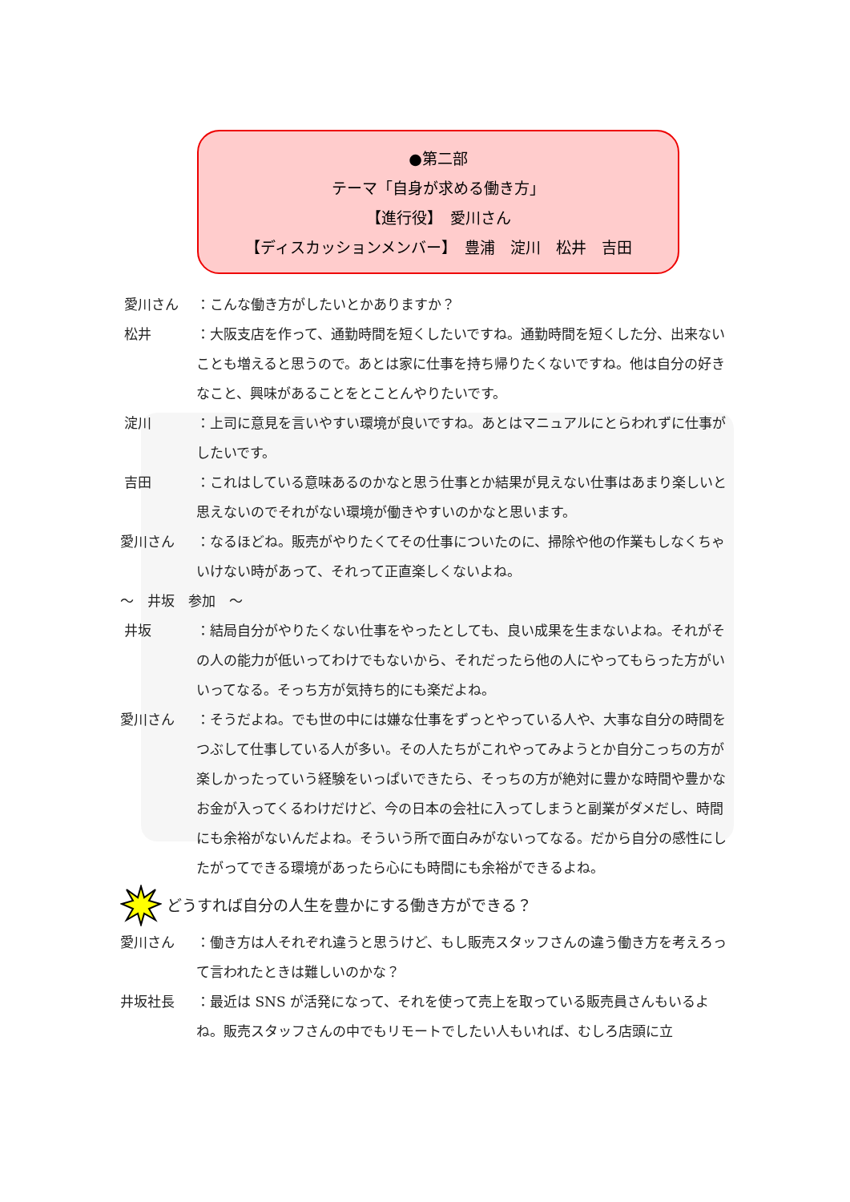●第二部
テーマ「自身が求める働き方」
【進行役】　愛川さん
【ディスカッションメンバー】　豊浦　淀川　松井　吉田
愛川さん ：こんな働き方がしたいとかありますか？
松井 ：大阪支店を作って、通勤時間を短くしたいですね。通勤時間を短くした分、出来ないことも増えると思うので。あとは家に仕事を持ち帰りたくないですね。他は自分の好きなこと、興味があることをとことんやりたいです。
淀川 ：上司に意見を言いやすい環境が良いですね。あとはマニュアルにとらわれずに仕事がしたいです。
吉田 ：これはしている意味あるのかなと思う仕事とか結果が見えない仕事はあまり楽しいと思えないのでそれがない環境が働きやすいのかなと思います。
愛川さん ：なるほどね。販売がやりたくてその仕事についたのに、掃除や他の作業もしなくちゃいけない時があって、それって正直楽しくないよね。
～　井坂　参加　～
井坂 ：結局自分がやりたくない仕事をやったとしても、良い成果を生まないよね。それがその人の能力が低いってわけでもないから、それだったら他の人にやってもらった方がいいってなる。そっち方が気持ち的にも楽だよね。
愛川さん ：そうだよね。でも世の中には嫌な仕事をずっとやっている人や、大事な自分の時間をつぶして仕事している人が多い。その人たちがこれやってみようとか自分こっちの方が楽しかったっていう経験をいっぱいできたら、そっちの方が絶対に豊かな時間や豊かなお金が入ってくるわけだけど、今の日本の会社に入ってしまうと副業がダメだし、時間にも余裕がないんだよね。そういう所で面白みがないってなる。だから自分の感性にしたがってできる環境があったら心にも時間にも余裕ができるよね。
どうすれば自分の人生を豊かにする働き方ができる？
愛川さん ：働き方は人それぞれ違うと思うけど、もし販売スタッフさんの違う働き方を考えろって言われたときは難しいのかな？
井坂社長 ：最近は SNS が活発になって、それを使って売上を取っている販売員さんもいるよね。販売スタッフさんの中でもリモートでしたい人もいれば、むしろ店頭に立